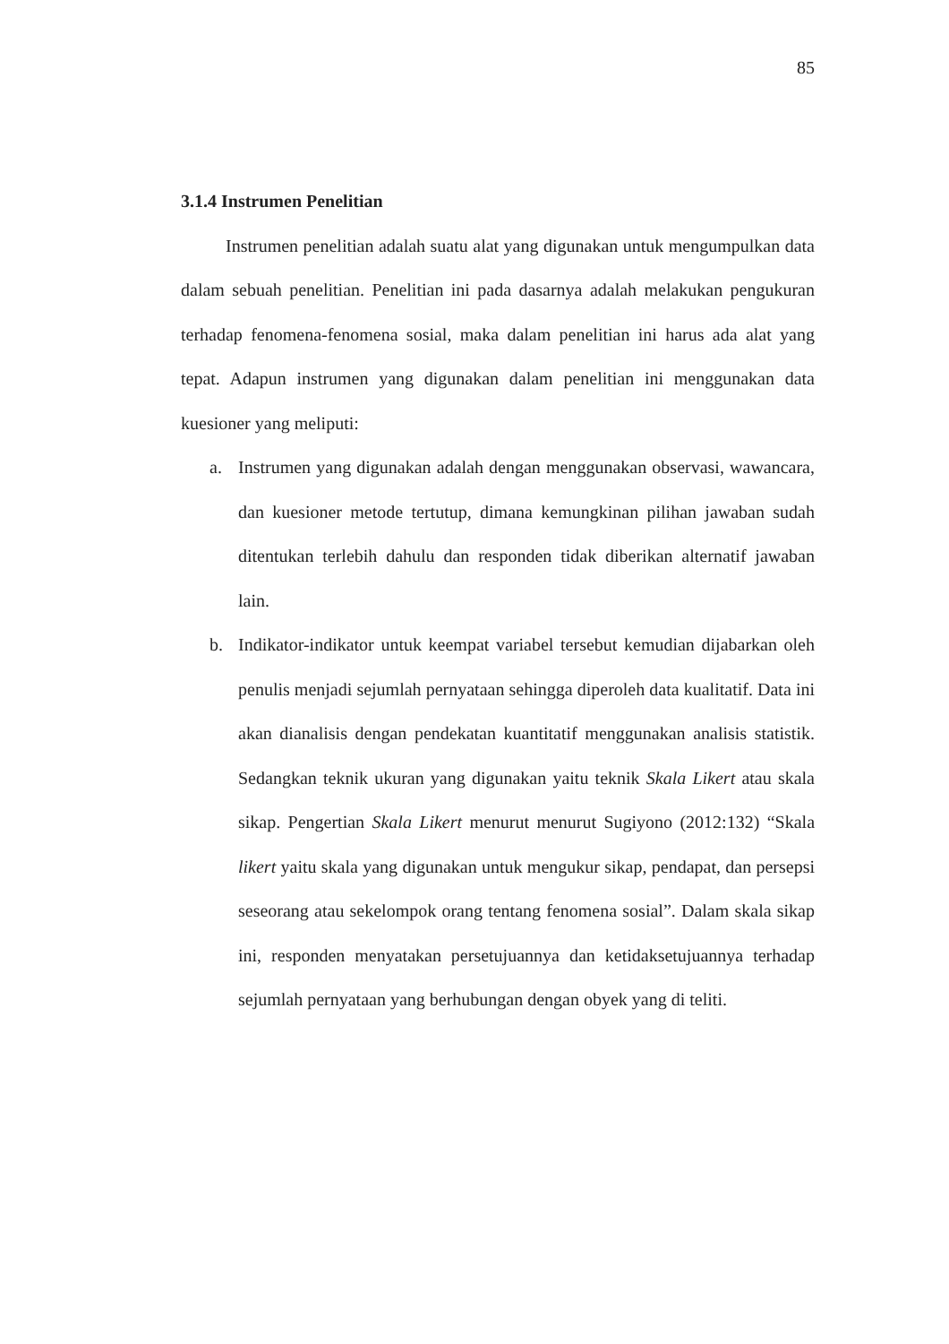85
3.1.4 Instrumen Penelitian
Instrumen penelitian adalah suatu alat yang digunakan untuk mengumpulkan data dalam sebuah penelitian. Penelitian ini pada dasarnya adalah melakukan pengukuran terhadap fenomena-fenomena sosial, maka dalam penelitian ini harus ada alat yang tepat. Adapun instrumen yang digunakan dalam penelitian ini menggunakan data kuesioner yang meliputi:
a. Instrumen yang digunakan adalah dengan menggunakan observasi, wawancara, dan kuesioner metode tertutup, dimana kemungkinan pilihan jawaban sudah ditentukan terlebih dahulu dan responden tidak diberikan alternatif jawaban lain.
b. Indikator-indikator untuk keempat variabel tersebut kemudian dijabarkan oleh penulis menjadi sejumlah pernyataan sehingga diperoleh data kualitatif. Data ini akan dianalisis dengan pendekatan kuantitatif menggunakan analisis statistik. Sedangkan teknik ukuran yang digunakan yaitu teknik Skala Likert atau skala sikap. Pengertian Skala Likert menurut menurut Sugiyono (2012:132) “Skala likert yaitu skala yang digunakan untuk mengukur sikap, pendapat, dan persepsi seseorang atau sekelompok orang tentang fenomena sosial”. Dalam skala sikap ini, responden menyatakan persetujuannya dan ketidaksetujuannya terhadap sejumlah pernyataan yang berhubungan dengan obyek yang di teliti.